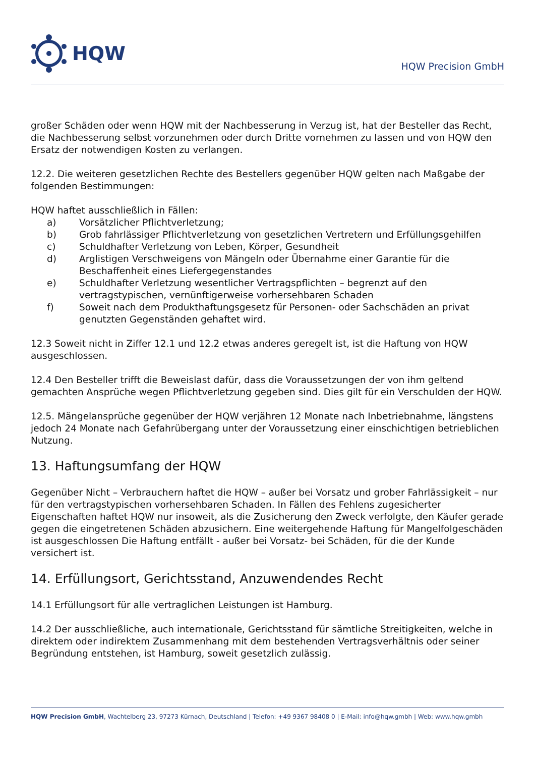HQW
HQW Precision GmbH
großer Schäden oder wenn HQW mit der Nachbesserung in Verzug ist, hat der Besteller das Recht, die Nachbesserung selbst vorzunehmen oder durch Dritte vornehmen zu lassen und von HQW den Ersatz der notwendigen Kosten zu verlangen.
12.2. Die weiteren gesetzlichen Rechte des Bestellers gegenüber HQW gelten nach Maßgabe der folgenden Bestimmungen:
HQW haftet ausschließlich in Fällen:
a) Vorsätzlicher Pflichtverletzung;
b) Grob fahrlässiger Pflichtverletzung von gesetzlichen Vertretern und Erfüllungsgehilfen
c) Schuldhafter Verletzung von Leben, Körper, Gesundheit
d) Arglistigen Verschweigens von Mängeln oder Übernahme einer Garantie für die Beschaffenheit eines Liefergegenstandes
e) Schuldhafter Verletzung wesentlicher Vertragspflichten – begrenzt auf den vertragstypischen, vernünftigerweise vorhersehbaren Schaden
f) Soweit nach dem Produkthaftungsgesetz für Personen- oder Sachschäden an privat genutzten Gegenständen gehaftet wird.
12.3 Soweit nicht in Ziffer 12.1 und 12.2 etwas anderes geregelt ist, ist die Haftung von HQW ausgeschlossen.
12.4 Den Besteller trifft die Beweislast dafür, dass die Voraussetzungen der von ihm geltend gemachten Ansprüche wegen Pflichtverletzung gegeben sind. Dies gilt für ein Verschulden der HQW.
12.5. Mängelansprüche gegenüber der HQW verjähren 12 Monate nach Inbetriebnahme, längstens jedoch 24 Monate nach Gefahrübergang unter der Voraussetzung einer einschichtigen betrieblichen Nutzung.
13. Haftungsumfang der HQW
Gegenüber Nicht – Verbrauchern haftet die HQW – außer bei Vorsatz und grober Fahrlässigkeit – nur für den vertragstypischen vorhersehbaren Schaden. In Fällen des Fehlens zugesicherter Eigenschaften haftet HQW nur insoweit, als die Zusicherung den Zweck verfolgte, den Käufer gerade gegen die eingetretenen Schäden abzusichern. Eine weitergehende Haftung für Mangelfolgeschäden ist ausgeschlossen Die Haftung entfällt - außer bei Vorsatz- bei Schäden, für die der Kunde versichert ist.
14. Erfüllungsort, Gerichtsstand, Anzuwendendes Recht
14.1 Erfüllungsort für alle vertraglichen Leistungen ist Hamburg.
14.2 Der ausschließliche, auch internationale, Gerichtsstand für sämtliche Streitigkeiten, welche in direktem oder indirektem Zusammenhang mit dem bestehenden Vertragsverhältnis oder seiner Begründung entstehen, ist Hamburg, soweit gesetzlich zulässig.
HQW Precision GmbH, Wachtelberg 23, 97273 Kürnach, Deutschland | Telefon: +49 9367 98408 0 | E-Mail: info@hqw.gmbh | Web: www.hqw.gmbh